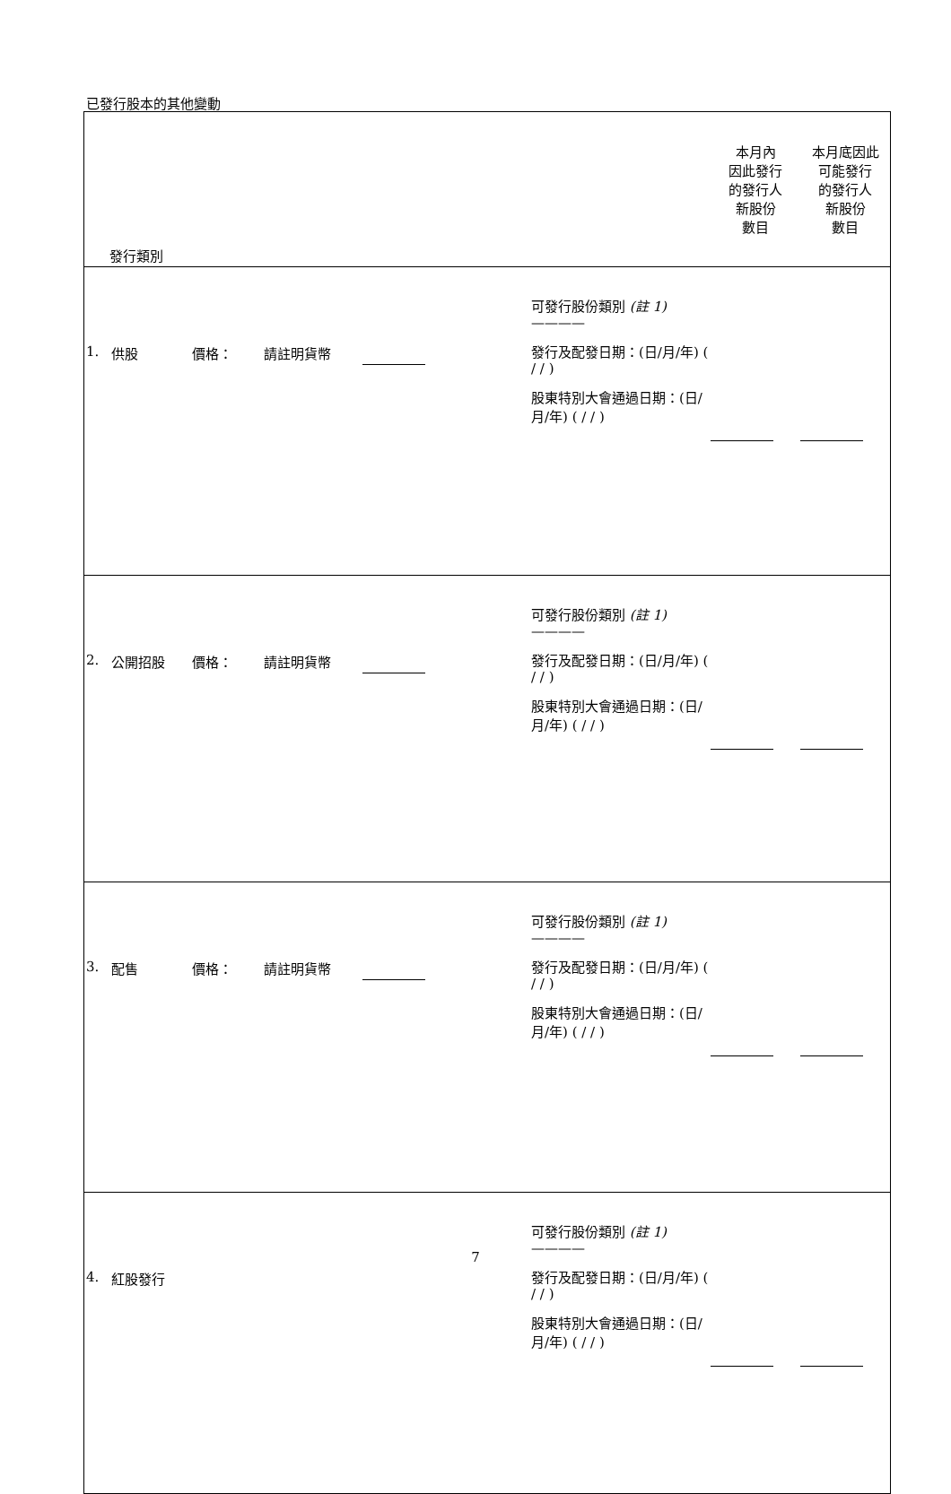已發行股本的其他變動
| 發行類別 | | | | | | 本月內 因此發行 的發行人 新股份 數目 | 本月底因此 可能發行 的發行人 新股份 數目 |
| --- | --- | --- | --- | --- | --- | --- | --- |
| 1. | 供股 | 價格： | 請註明貨幣 | | 可發行股份類別 (註 1) ———— 發行及配發日期：(日/月/年) ( / / ) 股東特別大會通過日期：(日/月/年) ( / / ) | | |
| 2. | 公開招股 | 價格： | 請註明貨幣 | | 可發行股份類別 (註 1) ———— 發行及配發日期：(日/月/年) ( / / ) 股東特別大會通過日期：(日/月/年) ( / / ) | | |
| 3. | 配售 | 價格： | 請註明貨幣 | | 可發行股份類別 (註 1) ———— 發行及配發日期：(日/月/年) ( / / ) 股東特別大會通過日期：(日/月/年) ( / / ) | | |
| 4. | 紅股發行 | | | | 可發行股份類別 (註 1) ———— 發行及配發日期：(日/月/年) ( / / ) 股東特別大會通過日期：(日/月/年) ( / / ) | | |
7